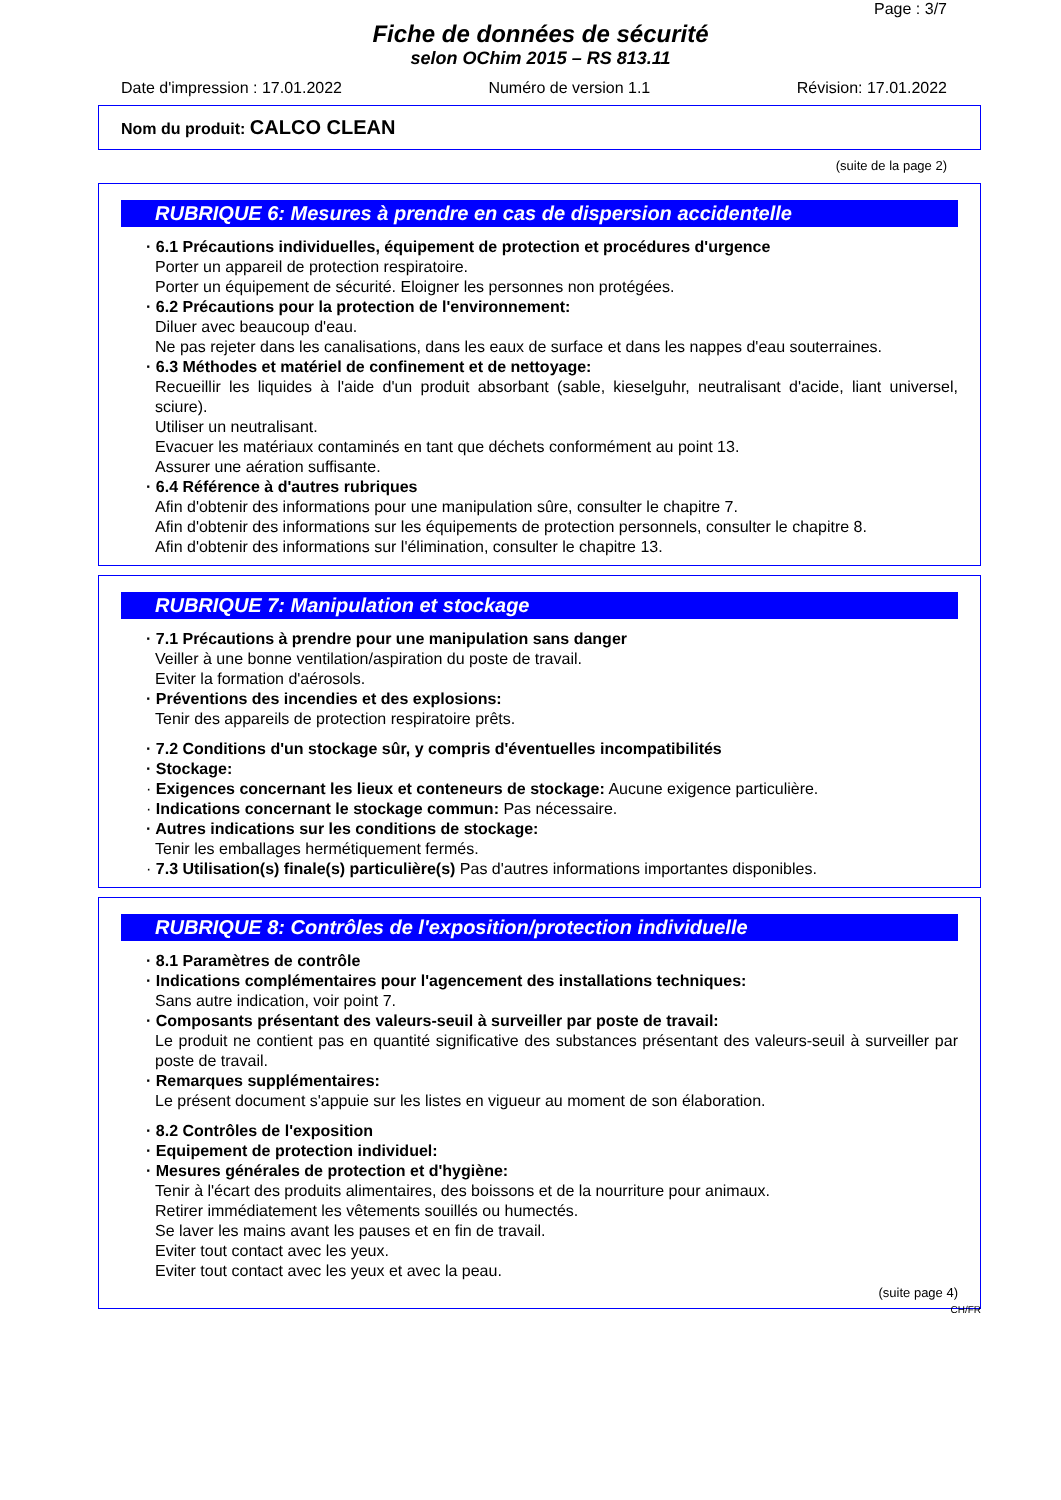Page : 3/7
Fiche de données de sécurité
selon OChim 2015 – RS 813.11
Date d'impression : 17.01.2022 Numéro de version 1.1 Révision: 17.01.2022
Nom du produit: CALCO CLEAN
(suite de la page 2)
RUBRIQUE 6: Mesures à prendre en cas de dispersion accidentelle
· 6.1 Précautions individuelles, équipement de protection et procédures d'urgence
Porter un appareil de protection respiratoire.
Porter un équipement de sécurité. Eloigner les personnes non protégées.
· 6.2 Précautions pour la protection de l'environnement:
Diluer avec beaucoup d'eau.
Ne pas rejeter dans les canalisations, dans les eaux de surface et dans les nappes d'eau souterraines.
· 6.3 Méthodes et matériel de confinement et de nettoyage:
Recueillir les liquides à l'aide d'un produit absorbant (sable, kieselguhr, neutralisant d'acide, liant universel, sciure).
Utiliser un neutralisant.
Evacuer les matériaux contaminés en tant que déchets conformément au point 13.
Assurer une aération suffisante.
· 6.4 Référence à d'autres rubriques
Afin d'obtenir des informations pour une manipulation sûre, consulter le chapitre 7.
Afin d'obtenir des informations sur les équipements de protection personnels, consulter le chapitre 8.
Afin d'obtenir des informations sur l'élimination, consulter le chapitre 13.
RUBRIQUE 7: Manipulation et stockage
· 7.1 Précautions à prendre pour une manipulation sans danger
Veiller à une bonne ventilation/aspiration du poste de travail.
Eviter la formation d'aérosols.
· Préventions des incendies et des explosions:
Tenir des appareils de protection respiratoire prêts.
· 7.2 Conditions d'un stockage sûr, y compris d'éventuelles incompatibilités
· Stockage:
· Exigences concernant les lieux et conteneurs de stockage: Aucune exigence particulière.
· Indications concernant le stockage commun: Pas nécessaire.
· Autres indications sur les conditions de stockage:
Tenir les emballages hermétiquement fermés.
· 7.3 Utilisation(s) finale(s) particulière(s) Pas d'autres informations importantes disponibles.
RUBRIQUE 8: Contrôles de l'exposition/protection individuelle
· 8.1 Paramètres de contrôle
· Indications complémentaires pour l'agencement des installations techniques:
Sans autre indication, voir point 7.
· Composants présentant des valeurs-seuil à surveiller par poste de travail:
Le produit ne contient pas en quantité significative des substances présentant des valeurs-seuil à surveiller par poste de travail.
· Remarques supplémentaires:
Le présent document s'appuie sur les listes en vigueur au moment de son élaboration.
· 8.2 Contrôles de l'exposition
· Equipement de protection individuel:
· Mesures générales de protection et d'hygiène:
Tenir à l'écart des produits alimentaires, des boissons et de la nourriture pour animaux.
Retirer immédiatement les vêtements souillés ou humectés.
Se laver les mains avant les pauses et en fin de travail.
Eviter tout contact avec les yeux.
Eviter tout contact avec les yeux et avec la peau.
(suite page 4)
CH/FR